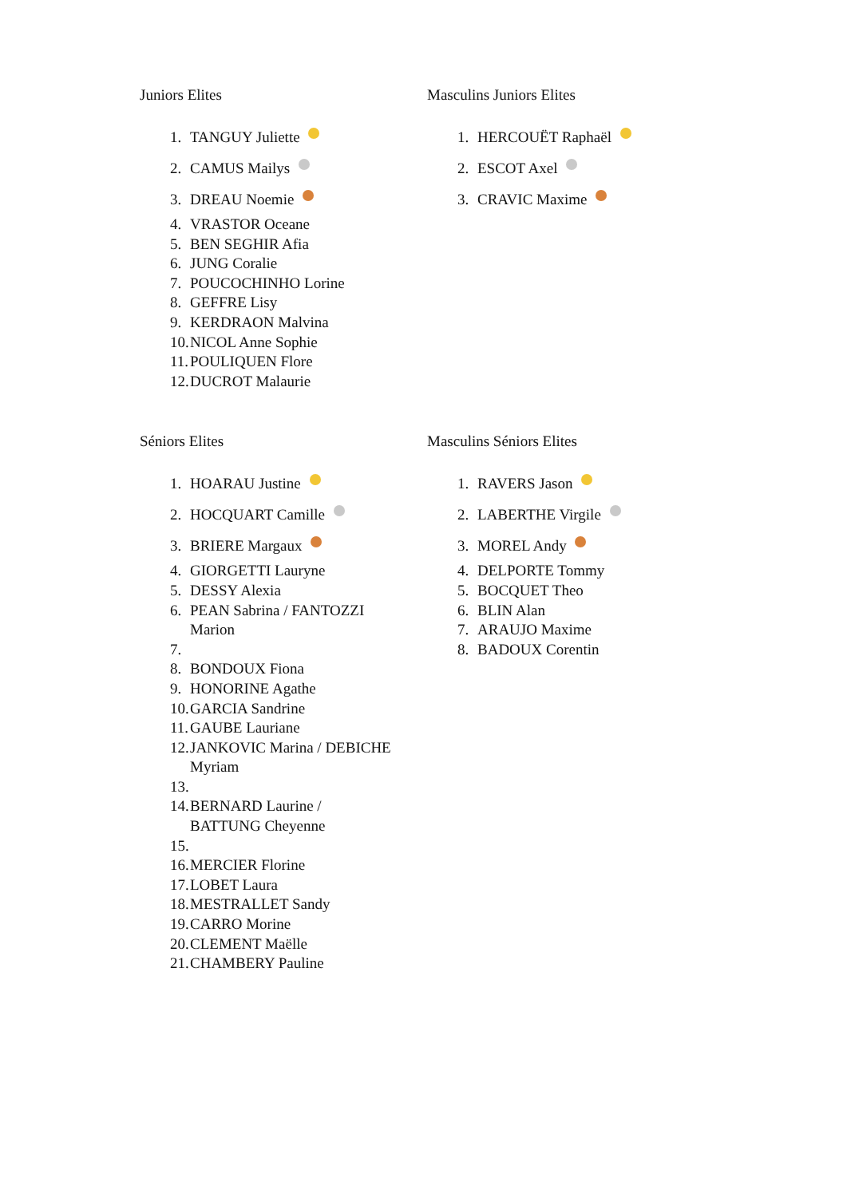Juniors Elites
1. TANGUY Juliette
2. CAMUS Mailys
3. DREAU Noemie
4. VRASTOR Oceane
5. BEN SEGHIR Afia
6. JUNG Coralie
7. POUCOCHINHO Lorine
8. GEFFRE Lisy
9. KERDRAON Malvina
10. NICOL Anne Sophie
11. POULIQUEN Flore
12. DUCROT Malaurie
Masculins Juniors Elites
1. HERCOUËT Raphaël
2. ESCOT Axel
3. CRAVIC Maxime
Séniors Elites
1. HOARAU Justine
2. HOCQUART Camille
3. BRIERE Margaux
4. GIORGETTI Lauryne
5. DESSY Alexia
6. PEAN Sabrina / FANTOZZI Marion
7.
8. BONDOUX Fiona
9. HONORINE Agathe
10. GARCIA Sandrine
11. GAUBE Lauriane
12. JANKOVIC Marina / DEBICHE Myriam
13.
14. BERNARD Laurine / BATTUNG Cheyenne
15.
16. MERCIER Florine
17. LOBET Laura
18. MESTRALLET Sandy
19. CARRO Morine
20. CLEMENT Maëlle
21. CHAMBERY Pauline
Masculins Séniors Elites
1. RAVERS Jason
2. LABERTHE Virgile
3. MOREL Andy
4. DELPORTE Tommy
5. BOCQUET Theo
6. BLIN Alan
7. ARAUJO Maxime
8. BADOUX Corentin